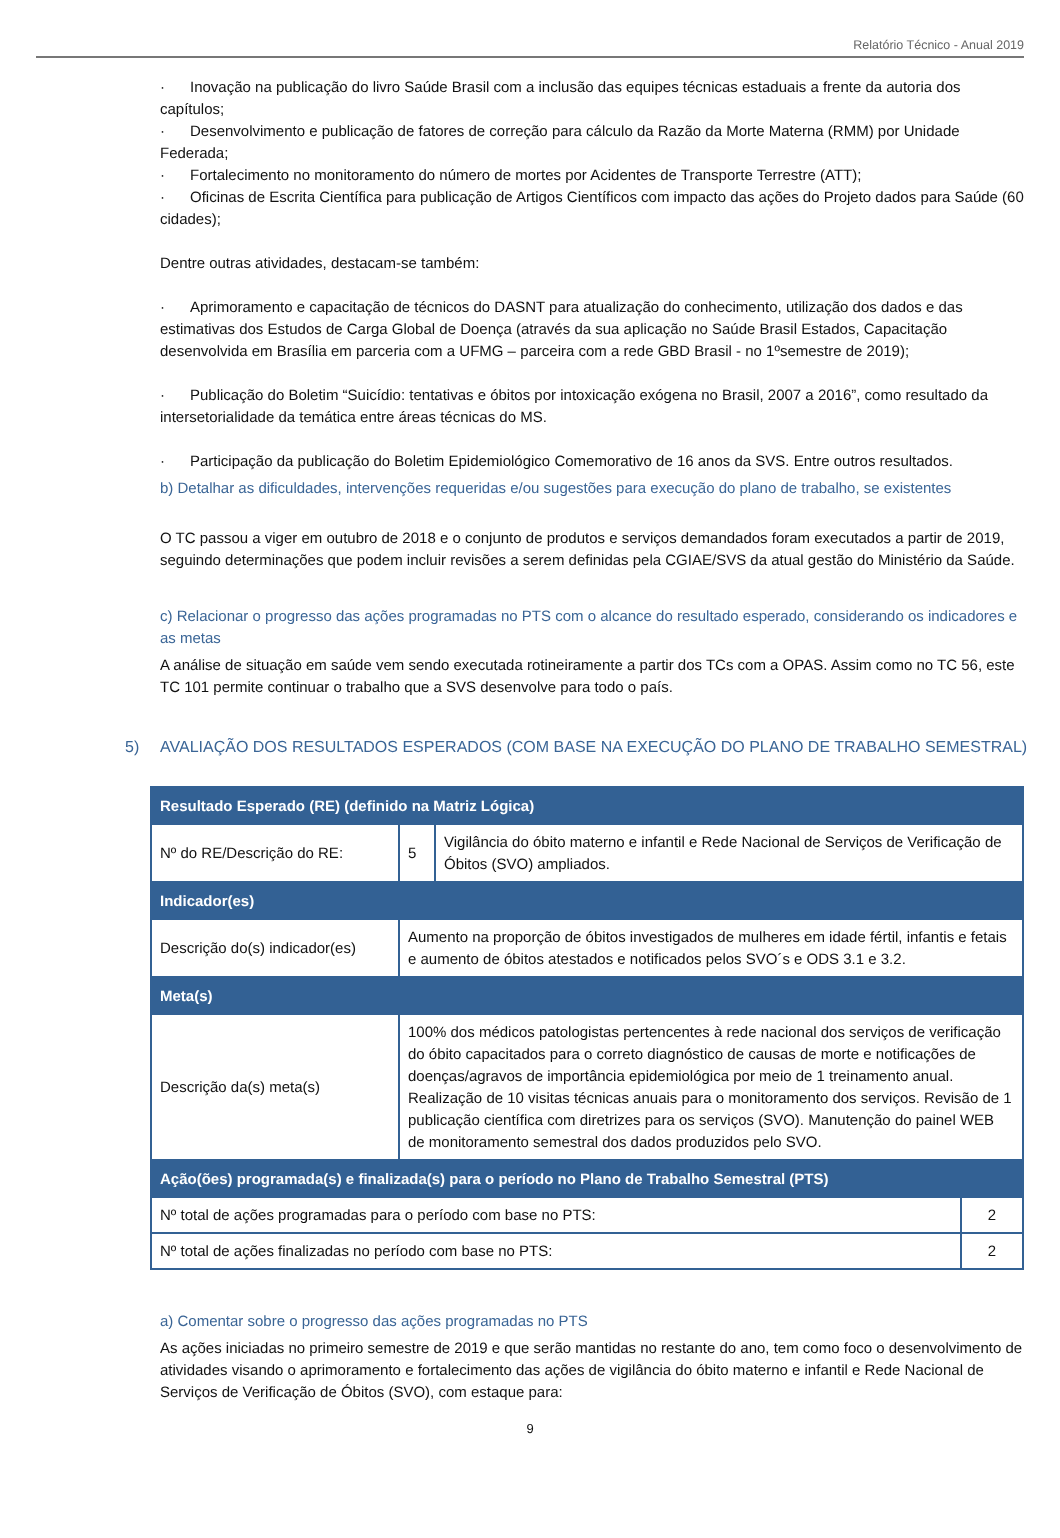Relatório Técnico - Anual 2019
· Inovação na publicação do livro Saúde Brasil com a inclusão das equipes técnicas estaduais a frente da autoria dos capítulos;
· Desenvolvimento e publicação de fatores de correção para cálculo da Razão da Morte Materna (RMM) por Unidade Federada;
· Fortalecimento no monitoramento do número de mortes por Acidentes de Transporte Terrestre (ATT);
· Oficinas de Escrita Científica para publicação de Artigos Científicos com impacto das ações do Projeto dados para Saúde (60 cidades);
Dentre outras atividades, destacam-se também:
· Aprimoramento e capacitação de técnicos do DASNT para atualização do conhecimento, utilização dos dados e das estimativas dos Estudos de Carga Global de Doença (através da sua aplicação no Saúde Brasil Estados, Capacitação desenvolvida em Brasília em parceria com a UFMG – parceira com a rede GBD Brasil - no 1ºsemestre de 2019);
· Publicação do Boletim “Suicídio: tentativas e óbitos por intoxicação exógena no Brasil, 2007 a 2016”, como resultado da intersetorialidade da temática entre áreas técnicas do MS.
· Participação da publicação do Boletim Epidemiológico Comemorativo de 16 anos da SVS. Entre outros resultados.
b) Detalhar as dificuldades, intervenções requeridas e/ou sugestões para execução do plano de trabalho, se existentes
O TC passou a viger em outubro de 2018 e o conjunto de produtos e serviços demandados foram executados a partir de 2019, seguindo determinações que podem incluir revisões a serem definidas pela CGIAE/SVS da atual gestão do Ministério da Saúde.
c) Relacionar o progresso das ações programadas no PTS com o alcance do resultado esperado, considerando os indicadores e as metas
A análise de situação em saúde vem sendo executada rotineiramente a partir dos TCs com a OPAS. Assim como no TC 56, este TC 101 permite continuar o trabalho que a SVS desenvolve para todo o país.
5) AVALIAÇÃO DOS RESULTADOS ESPERADOS (COM BASE NA EXECUÇÃO DO PLANO DE TRABALHO SEMESTRAL)
| Resultado Esperado (RE) (definido na Matriz Lógica) | | | |
| --- | --- | --- | --- |
| Nº do RE/Descrição do RE: | 5 | Vigilância do óbito materno e infantil e Rede Nacional de Serviços de Verificação de Óbitos (SVO) ampliados. | |
| Indicador(es) | | | |
| Descrição do(s) indicador(es) | Aumento na proporção de óbitos investigados de mulheres em idade fértil, infantis e fetais e aumento de óbitos atestados e notificados pelos SVO´s e ODS 3.1 e 3.2. | | |
| Meta(s) | | | |
| Descrição da(s) meta(s) | 100% dos médicos patologistas pertencentes à rede nacional dos serviços de verificação do óbito capacitados para o correto diagnóstico de causas de morte e notificações de doenças/agravos de importância epidemiológica por meio de 1 treinamento anual. Realização de 10 visitas técnicas anuais para o monitoramento dos serviços. Revisão de 1 publicação científica com diretrizes para os serviços (SVO). Manutenção do painel WEB de monitoramento semestral dos dados produzidos pelo SVO. | | |
| Ação(ões) programada(s) e finalizada(s) para o período no Plano de Trabalho Semestral (PTS) | | | |
| Nº total de ações programadas para o período com base no PTS: | | | 2 |
| Nº total de ações finalizadas no período com base no PTS: | | | 2 |
a) Comentar sobre o progresso das ações programadas no PTS
As ações iniciadas no primeiro semestre de 2019 e que serão mantidas no restante do ano, tem como foco o desenvolvimento de atividades visando o aprimoramento e fortalecimento das ações de vigilância do óbito materno e infantil e Rede Nacional de Serviços de Verificação de Óbitos (SVO), com estaque para:
9